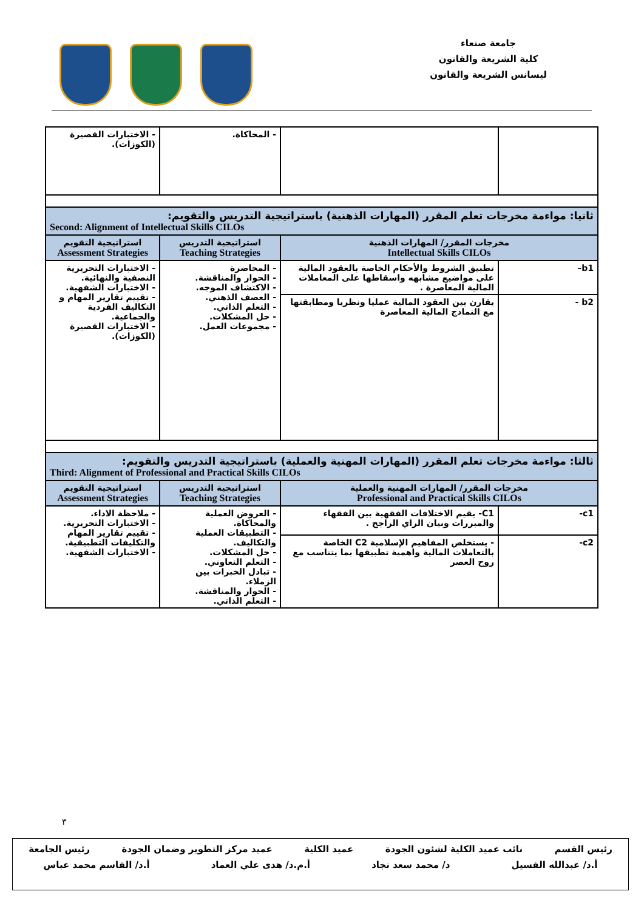جامعة صنعاء
كلية الشريعة والقانون
ليسانس الشريعة والقانون
| | | - المحاكاة. | - الاختبارات القصيرة (الكوزات). |
| ثانيا: مواءمة مخرجات تعلم المقرر (المهارات الذهنية) باستراتيجية التدريس والتقويم: Second: Alignment of Intellectual Skills CILOs | | | |
| مخرجات المقرر/ المهارات الذهنية Intellectual Skills CILOs | | استراتيجية التدريس Teaching Strategies | استراتيجية التقويم Assessment Strategies |
| b1– | تطبيق الشروط والأحكام الخاصة بالعقود المالية على مواضيع مشابهه واسقاطها على المعاملات المالية المعاصرة . | - المحاضرة - الحوار والمناقشة. - الاكتشاف الموجه. - العصف الذهني. - التعلم الذاتي. - حل المشكلات. - مجموعات العمل. | - الاختبارات التحريرية النصفية والنهائية. - الاختبارات الشفهية. - تقييم تقارير المهام و التكاليف الفردية والجماعية. - الاختبارات القصيرة (الكوزات). |
| b2 - | يقارن بين العقود المالية عمليا ونظريا ومطابقتها مع النماذج المالية المعاصرة | | |
| ثالثا: مواءمة مخرجات تعلم المقرر (المهارات المهنية والعملية) باستراتيجية التدريس والتقويم: Third: Alignment of Professional and Practical Skills CILOs | | | |
| مخرجات المقرر/ المهارات المهنية والعملية Professional and Practical Skills CILOs | | استراتيجية التدريس Teaching Strategies | استراتيجية التقويم Assessment Strategies |
| c1- | C1- يقيم الاختلافات الفقهية بين الفقهاء والمبررات وبيان الراي الراجح . | - العروض العملية والمحاكاة. - التطبيقات العملية والتكاليف. - حل المشكلات. - التعلم التعاوني. - تبادل الخبرات بين الزملاء. - الحوار والمناقشة. - التعلم الذاتي. | - ملاحظة الاداء. - الاختبارات التحريرية. - تقييم تقارير المهام والتكليفات التطبيقية. - الاختبارات الشفهية. |
| c2- | - يستخلص المفاهيم الإسلامية C2 الخاصة بالتعاملات المالية واهمية تطبيقها بما يتناسب مع روح العصر | | |
٣
رئيس القسم نائب عميد الكلية لشئون الجودة عميد الكلية عميد مركز التطوير وضمان الجودة رئيس الجامعة
أ.د/ عبدالله الفسيل د/ محمد سعد نجاد أ.م.د/ هدى علي العماد أ.د/ القاسم محمد عباس